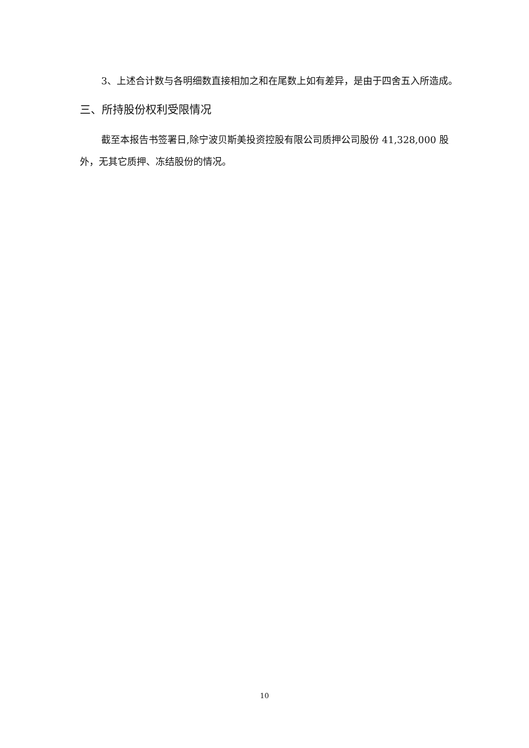3、上述合计数与各明细数直接相加之和在尾数上如有差异，是由于四舍五入所造成。
三、所持股份权利受限情况
截至本报告书签署日,除宁波贝斯美投资控股有限公司质押公司股份 41,328,000 股外，无其它质押、冻结股份的情况。
10